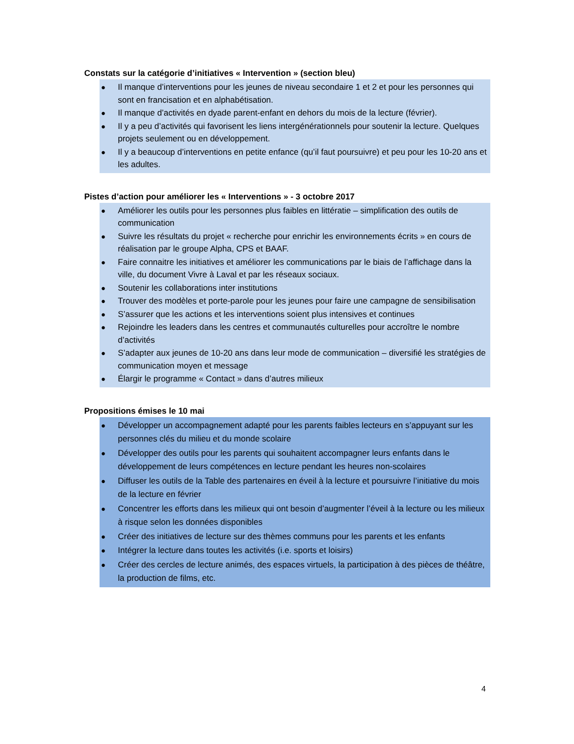Constats sur la catégorie d’initiatives « Intervention » (section bleu)
● Il manque d’interventions pour les jeunes de niveau secondaire 1 et 2 et pour les personnes qui sont en francisation et en alphabétisation.
● Il manque d’activités en dyade parent-enfant en dehors du mois de la lecture (février).
● Il y a peu d’activités qui favorisent les liens intergénérationnels pour soutenir la lecture. Quelques projets seulement ou en développement.
● Il y a beaucoup d’interventions en petite enfance (qu’il faut poursuivre) et peu pour les 10-20 ans et les adultes.
Pistes d’action pour améliorer les « Interventions » - 3 octobre 2017
● Améliorer les outils pour les personnes plus faibles en littératie – simplification des outils de communication
● Suivre les résultats du projet « recherche pour enrichir les environnements écrits » en cours de réalisation par le groupe Alpha, CPS et BAAF.
● Faire connaitre les initiatives et améliorer les communications par le biais de l’affichage dans la ville, du document Vivre à Laval et par les réseaux sociaux.
● Soutenir les collaborations inter institutions
● Trouver des modèles et porte-parole pour les jeunes pour faire une campagne de sensibilisation
● S’assurer que les actions et les interventions soient plus intensives et continues
● Rejoindre les leaders dans les centres et communautés culturelles pour accroître le nombre d’activités
● S’adapter aux jeunes de 10-20 ans dans leur mode de communication – diversifié les stratégies de communication moyen et message
● Élargir le programme « Contact » dans d’autres milieux
Propositions émises le 10 mai
● Développer un accompagnement adapté pour les parents faibles lecteurs en s’appuyant sur les personnes clés du milieu et du monde scolaire
● Développer des outils pour les parents qui souhaitent accompagner leurs enfants dans le développement de leurs compétences en lecture pendant les heures non-scolaires
● Diffuser les outils de la Table des partenaires en éveil à la lecture et poursuivre l’initiative du mois de la lecture en février
● Concentrer les efforts dans les milieux qui ont besoin d’augmenter l’éveil à la lecture ou les milieux à risque selon les données disponibles
● Créer des initiatives de lecture sur des thèmes communs pour les parents et les enfants
● Intégrer la lecture dans toutes les activités (i.e. sports et loisirs)
● Créer des cercles de lecture animés, des espaces virtuels, la participation à des pièces de théâtre, la production de films, etc.
4